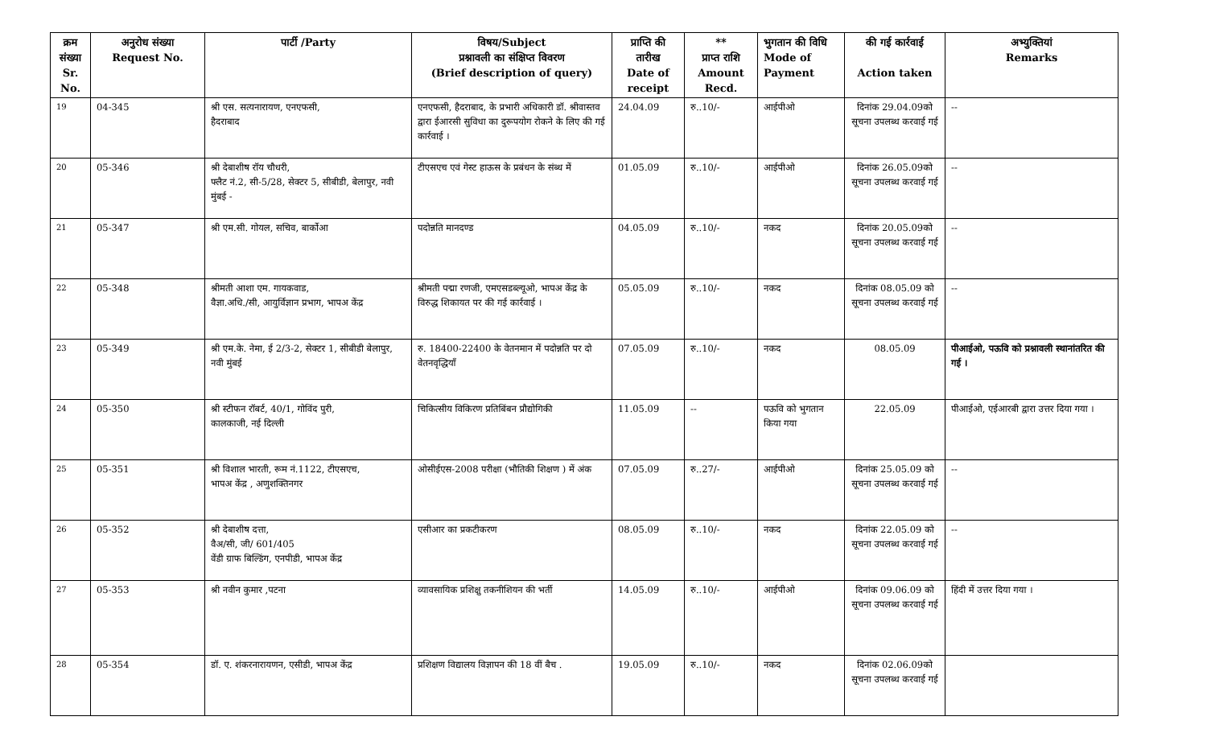| क्रम संख्या Sr. No. | अनुरोध संख्या Request No. | पार्टी /Party | विषय/Subject प्रश्नावली का संक्षिप्त विवरण (Brief description of query) | प्राप्ति की तारीख Date of receipt | ** प्राप्त राशि Amount Recd. | भुगतान की विधि Mode of Payment | की गई कार्रवाई Action taken | अभ्युक्तियां Remarks |
| --- | --- | --- | --- | --- | --- | --- | --- | --- |
| 19 | 04-345 | श्री एस. सत्यनारायण, एनएफसी, हैदराबाद | एनएफसी, हैदराबाद, के प्रभारी अधिकारी डॉ. श्रीवास्तव द्वारा ईआरसी सुविधा का दुरूपयोग रोकने के लिए की गई कार्रवाई । | 24.04.09 | रु..10/- | आईपीओ | दिनांक 29.04.09को सूचना उपलब्ध करवाई गई | -- |
| 20 | 05-346 | श्री देबाशीष रॉय चौधरी, फ्लैट नं.2, सी-5/28, सेक्टर 5, सीबीडी, बेलापुर, नवी मुंबई - | टीएसएच एवं गेस्ट हाऊस के प्रबंधन के संब्ध में | 01.05.09 | रु..10/- | आईपीओ | दिनांक 26.05.09को सूचना उपलब्ध करवाई गई | -- |
| 21 | 05-347 | श्री एम.सी. गोयल, सचिव, बार्कोआ | पदोन्नति मानदण्ड | 04.05.09 | रु..10/- | नकद | दिनांक 20.05.09को सूचना उपलब्ध करवाई गई | -- |
| 22 | 05-348 | श्रीमती आशा एम. गायकवाड, वैज्ञा.अधि./सी, आयुर्विज्ञान प्रभाग, भापअ केंद्र | श्रीमती पद्मा रणजी, एमएसडब्ल्यूओ, भापअ केंद्र के विरुद्ध शिकायत पर की गई कार्रवाई । | 05.05.09 | रु..10/- | नकद | दिनांक 08.05.09 को सूचना उपलब्ध करवाई गई | -- |
| 23 | 05-349 | श्री एम.के. नेमा, ई 2/3-2, सेक्टर 1, सीबीडी बेलापुर, नवी मुंबई | रु. 18400-22400 के वेतनमान में पदोन्नति पर दो वेतनवृद्धियाँ | 07.05.09 | रु..10/- | नकद | 08.05.09 | पीआईओ, पऊवि को प्रश्नावली स्थानांतरित की गई । |
| 24 | 05-350 | श्री स्टीफन रॉबर्ट, 40/1, गोविंद पुरी, कालकाजी, नई दिल्ली | चिकित्सीय विकिरण प्रतिबिंबन प्रौद्योगिकी | 11.05.09 | -- | पऊवि को भुगतान किया गया | 22.05.09 | पीआईओ, एईआरबी द्वारा उत्तर दिया गया । |
| 25 | 05-351 | श्री विशाल भारती, रूम नं.1122, टीएसएच, भापअ केंद्र , अणुशक्तिनगर | ओसीईएस-2008 परीक्षा (भौतिकी शिक्षण ) में अंक | 07.05.09 | रु..27/- | आईपीओ | दिनांक 25.05.09 को सूचना उपलब्ध करवाई गई | -- |
| 26 | 05-352 | श्री देबाशीष दत्ता, वैअ/सी, जी/ 601/405 वेंडी ग्राफ बिल्डिंग, एनपीडी, भापअ केंद्र | एसीआर का प्रकटीकरण | 08.05.09 | रु..10/- | नकद | दिनांक 22.05.09 को सूचना उपलब्ध करवाई गई | -- |
| 27 | 05-353 | श्री नवीन कुमार ,पटना | व्यावसायिक प्रशिक्षु तकनीशियन की भर्ती | 14.05.09 | रु..10/- | आईपीओ | दिनांक 09.06.09 को सूचना उपलब्ध करवाई गई | हिंदी में उत्तर दिया गया । |
| 28 | 05-354 | डॉ. ए. शंकरनारायणन, एसीडी, भापअ केंद्र | प्रशिक्षण विद्यालय विज्ञापन की 18 वीं बैच . | 19.05.09 | रु..10/- | नकद | दिनांक 02.06.09को सूचना उपलब्ध करवाई गई | |